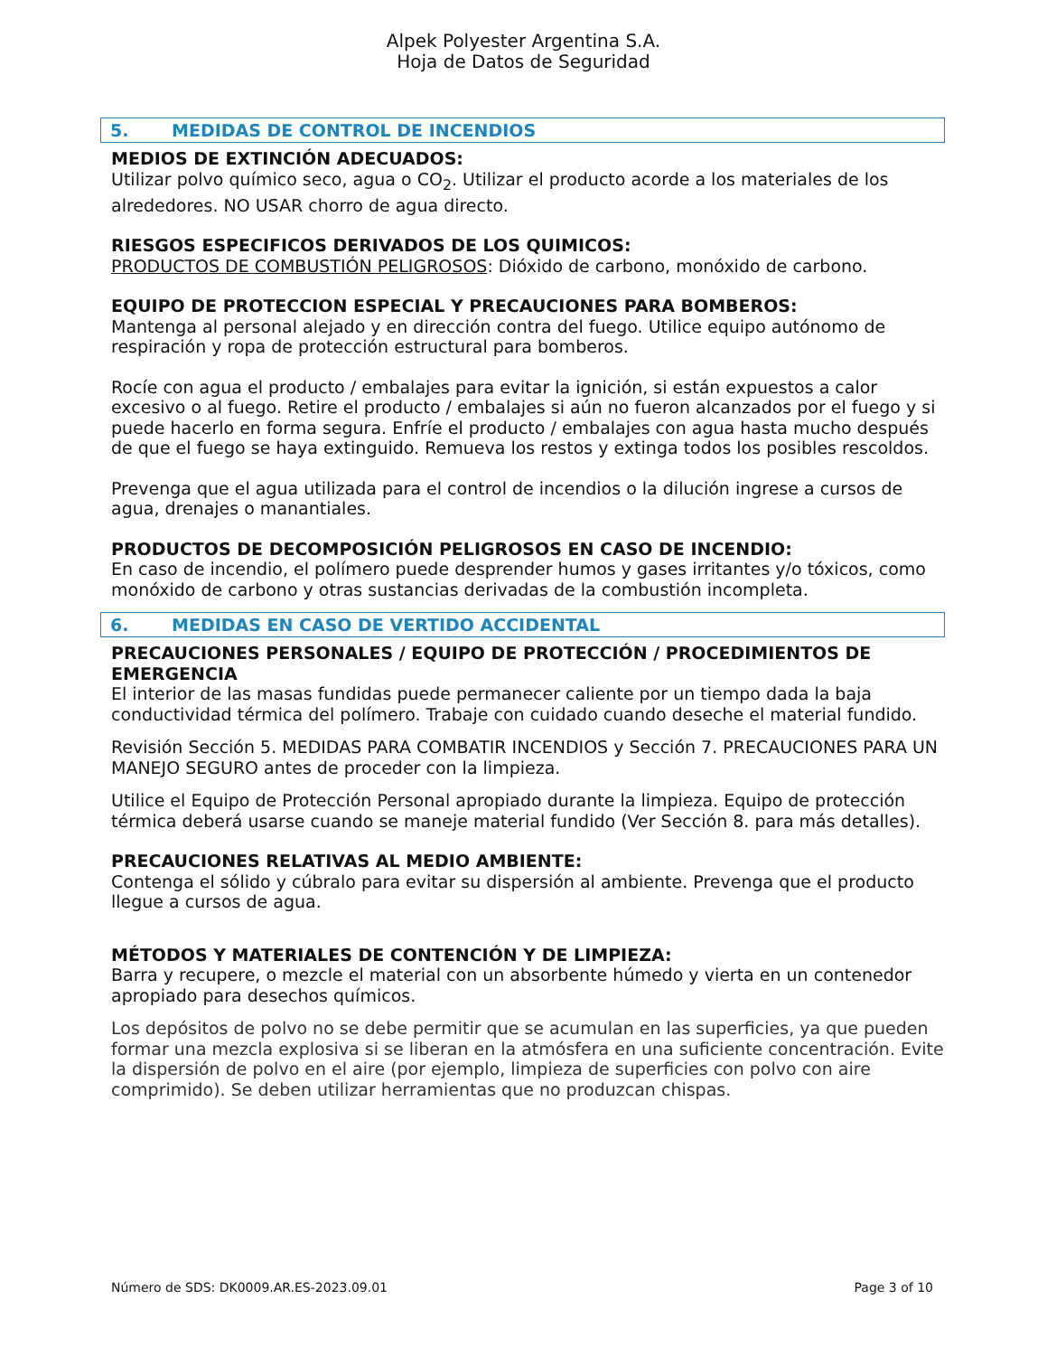Alpek Polyester Argentina S.A.
Hoja de Datos de Seguridad
5. MEDIDAS DE CONTROL DE INCENDIOS
MEDIOS DE EXTINCIÓN ADECUADOS:
Utilizar polvo químico seco, agua o CO<sub>2</sub>. Utilizar el producto acorde a los materiales de los alrededores. NO USAR chorro de agua directo.
RIESGOS ESPECIFICOS DERIVADOS DE LOS QUIMICOS:
PRODUCTOS DE COMBUSTIÓN PELIGROSOS: Dióxido de carbono, monóxido de carbono.
EQUIPO DE PROTECCION ESPECIAL Y PRECAUCIONES PARA BOMBEROS:
Mantenga al personal alejado y en dirección contra del fuego. Utilice equipo autónomo de respiración y ropa de protección estructural para bomberos.
Rocíe con agua el producto / embalajes para evitar la ignición, si están expuestos a calor excesivo o al fuego. Retire el producto / embalajes si aún no fueron alcanzados por el fuego y si puede hacerlo en forma segura. Enfríe el producto / embalajes con agua hasta mucho después de que el fuego se haya extinguido. Remueva los restos y extinga todos los posibles rescoldos.
Prevenga que el agua utilizada para el control de incendios o la dilución ingrese a cursos de agua, drenajes o manantiales.
PRODUCTOS DE DECOMPOSICIÓN PELIGROSOS EN CASO DE INCENDIO:
En caso de incendio, el polímero puede desprender humos y gases irritantes y/o tóxicos, como monóxido de carbono y otras sustancias derivadas de la combustión incompleta.
6. MEDIDAS EN CASO DE VERTIDO ACCIDENTAL
PRECAUCIONES PERSONALES / EQUIPO DE PROTECCIÓN / PROCEDIMIENTOS DE EMERGENCIA
El interior de las masas fundidas puede permanecer caliente por un tiempo dada la baja conductividad térmica del polímero. Trabaje con cuidado cuando deseche el material fundido.
Revisión Sección 5. MEDIDAS PARA COMBATIR INCENDIOS y Sección 7. PRECAUCIONES PARA UN MANEJO SEGURO antes de proceder con la limpieza.
Utilice el Equipo de Protección Personal apropiado durante la limpieza. Equipo de protección térmica deberá usarse cuando se maneje material fundido (Ver Sección 8. para más detalles).
PRECAUCIONES RELATIVAS AL MEDIO AMBIENTE:
Contenga el sólido y cúbralo para evitar su dispersión al ambiente. Prevenga que el producto llegue a cursos de agua.
MÉTODOS Y MATERIALES DE CONTENCIÓN Y DE LIMPIEZA:
Barra y recupere, o mezcle el material con un absorbente húmedo y vierta en un contenedor apropiado para desechos químicos.
Los depósitos de polvo no se debe permitir que se acumulan en las superficies, ya que pueden formar una mezcla explosiva si se liberan en la atmósfera en una suficiente concentración. Evite la dispersión de polvo en el aire (por ejemplo, limpieza de superficies con polvo con aire comprimido). Se deben utilizar herramientas que no produzcan chispas.
Número de SDS: DK0009.AR.ES-2023.09.01 Page 3 of 10